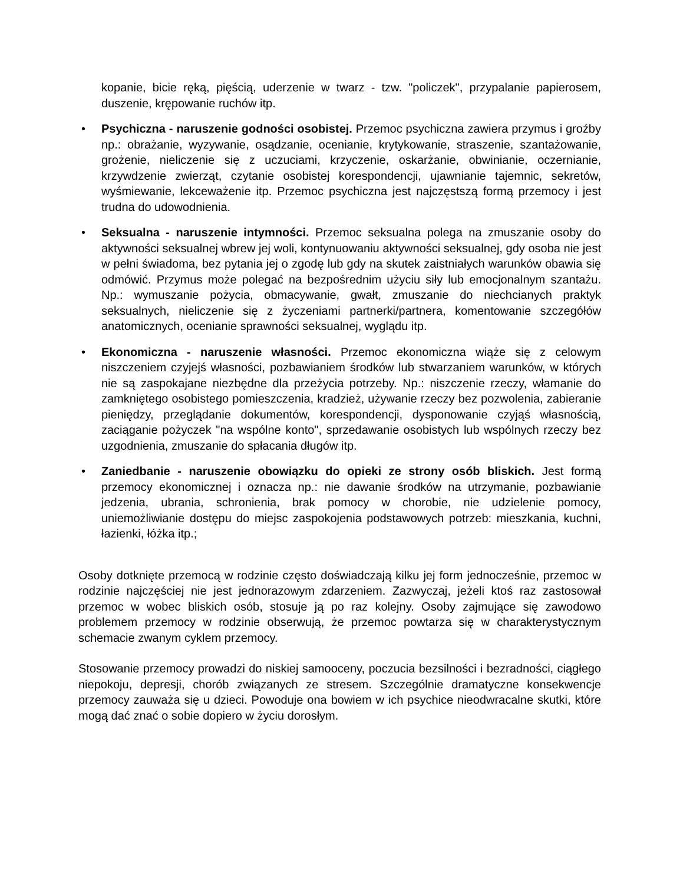kopanie, bicie ręką, pięścią, uderzenie w twarz - tzw. "policzek", przypalanie papierosem, duszenie, krępowanie ruchów itp.
• Psychiczna - naruszenie godności osobistej. Przemoc psychiczna zawiera przymus i groźby np.: obrażanie, wyzywanie, osądzanie, ocenianie, krytykowanie, straszenie, szantażowanie, grożenie, nieliczenie się z uczuciami, krzyczenie, oskarżanie, obwinianie, oczernianie, krzywdzenie zwierząt, czytanie osobistej korespondencji, ujawnianie tajemnic, sekretów, wyśmiewanie, lekceważenie itp. Przemoc psychiczna jest najczęstszą formą przemocy i jest trudna do udowodnienia.
• Seksualna - naruszenie intymności. Przemoc seksualna polega na zmuszanie osoby do aktywności seksualnej wbrew jej woli, kontynuowaniu aktywności seksualnej, gdy osoba nie jest w pełni świadoma, bez pytania jej o zgodę lub gdy na skutek zaistniałych warunków obawia się odmówić. Przymus może polegać na bezpośrednim użyciu siły lub emocjonalnym szantażu. Np.: wymuszanie pożycia, obmacywanie, gwałt, zmuszanie do niechcianych praktyk seksualnych, nieliczenie się z życzeniami partnerki/partnera, komentowanie szczegółów anatomicznych, ocenianie sprawności seksualnej, wyglądu itp.
• Ekonomiczna - naruszenie własności. Przemoc ekonomiczna wiąże się z celowym niszczeniem czyjejś własności, pozbawianiem środków lub stwarzaniem warunków, w których nie są zaspokajane niezbędne dla przeżycia potrzeby. Np.: niszczenie rzeczy, włamanie do zamkniętego osobistego pomieszczenia, kradzież, używanie rzeczy bez pozwolenia, zabieranie pieniędzy, przeglądanie dokumentów, korespondencji, dysponowanie czyjąś własnością, zaciąganie pożyczek "na wspólne konto", sprzedawanie osobistych lub wspólnych rzeczy bez uzgodnienia, zmuszanie do spłacania długów itp.
• Zaniedbanie - naruszenie obowiązku do opieki ze strony osób bliskich. Jest formą przemocy ekonomicznej i oznacza np.: nie dawanie środków na utrzymanie, pozbawianie jedzenia, ubrania, schronienia, brak pomocy w chorobie, nie udzielenie pomocy, uniemożliwianie dostępu do miejsc zaspokojenia podstawowych potrzeb: mieszkania, kuchni, łazienki, łóżka itp.;
Osoby dotknięte przemocą w rodzinie często doświadczają kilku jej form jednocześnie, przemoc w rodzinie najczęściej nie jest jednorazowym zdarzeniem. Zazwyczaj, jeżeli ktoś raz zastosował przemoc w wobec bliskich osób, stosuje ją po raz kolejny. Osoby zajmujące się zawodowo problemem przemocy w rodzinie obserwują, że przemoc powtarza się w charakterystycznym schemacie zwanym cyklem przemocy.
Stosowanie przemocy prowadzi do niskiej samooceny, poczucia bezsilności i bezradności, ciągłego niepokoju, depresji, chorób związanych ze stresem. Szczególnie dramatyczne konsekwencje przemocy zauważa się u dzieci. Powoduje ona bowiem w ich psychice nieodwracalne skutki, które mogą dać znać o sobie dopiero w życiu dorosłym.